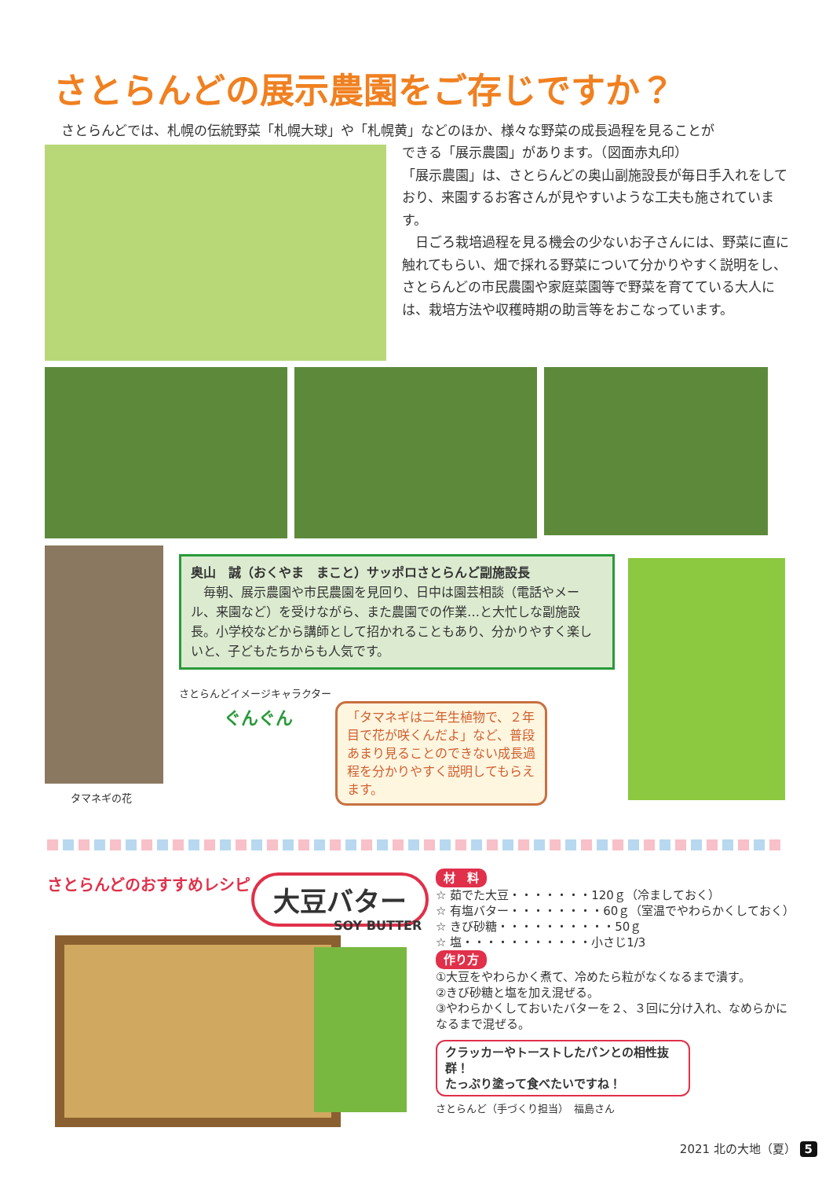さとらんどの展示農園をご存じですか？
さとらんどでは、札幌の伝統野菜「札幌大球」や「札幌黄」などのほか、様々な野菜の成長過程を見ることが
できる「展示農園」があります。（図面赤丸印）
「展示農園」は、さとらんどの奥山副施設長が毎日手入れをしており、来園するお客さんが見やすいような工夫も施されています。
　日ごろ栽培過程を見る機会の少ないお子さんには、野菜に直に触れてもらい、畑で採れる野菜について分かりやすく説明をし、さとらんどの市民農園や家庭菜園等で野菜を育てている大人には、栽培方法や収穫時期の助言等をおこなっています。
タマネギの花
奥山　誠（おくやま　まこと）サッポロさとらんど副施設長
　毎朝、展示農園や市民農園を見回り、日中は園芸相談（電話やメール、来園など）を受けながら、また農園での作業…と大忙しな副施設長。小学校などから講師として招かれることもあり、分かりやすく楽しいと、子どもたちからも人気です。
さとらんどイメージキャラクター
ぐんぐん
「タマネギは二年生植物で、２年目で花が咲くんだよ」など、普段あまり見ることのできない成長過程を分かりやすく説明してもらえます。
さとらんどのおすすめレシピ 大豆バター
SOY BUTTER
材　料
☆ 茹でた大豆・・・・・・・120ｇ（冷ましておく）
☆ 有塩バター・・・・・・・・60ｇ（室温でやわらかくしておく）
☆ きび砂糖・・・・・・・・・・50ｇ
☆ 塩・・・・・・・・・・・小さじ1/3
作り方
①大豆をやわらかく煮て、冷めたら粒がなくなるまで潰す。
②きび砂糖と塩を加え混ぜる。
③やわらかくしておいたバターを２、３回に分け入れ、なめらかになるまで混ぜる。
クラッカーやトーストしたパンとの相性抜群！
たっぷり塗って食べたいですね！
さとらんど（手づくり担当）　福島さん
2021 北の大地（夏） 5